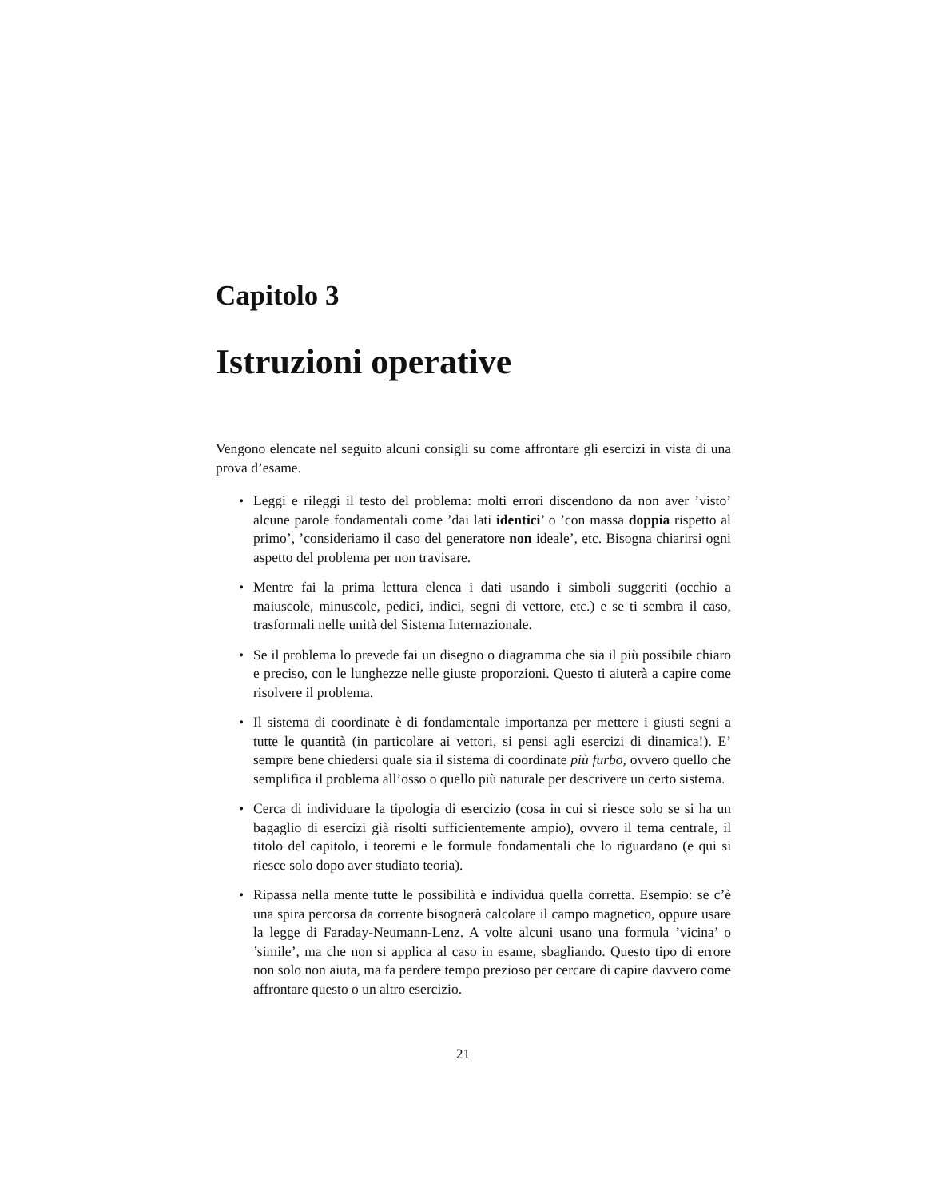Capitolo 3
Istruzioni operative
Vengono elencate nel seguito alcuni consigli su come affrontare gli esercizi in vista di una prova d’esame.
• Leggi e rileggi il testo del problema: molti errori discendono da non aver ’visto’ alcune parole fondamentali come ’dai lati identici’ o ’con massa doppia rispetto al primo’, ’consideriamo il caso del generatore non ideale’, etc. Bisogna chiarirsi ogni aspetto del problema per non travisare.
• Mentre fai la prima lettura elenca i dati usando i simboli suggeriti (occhio a maiuscole, minuscole, pedici, indici, segni di vettore, etc.) e se ti sembra il caso, trasformali nelle unità del Sistema Internazionale.
• Se il problema lo prevede fai un disegno o diagramma che sia il più possibile chiaro e preciso, con le lunghezze nelle giuste proporzioni. Questo ti aiuterà a capire come risolvere il problema.
• Il sistema di coordinate è di fondamentale importanza per mettere i giusti segni a tutte le quantità (in particolare ai vettori, si pensi agli esercizi di dinamica!). E’ sempre bene chiedersi quale sia il sistema di coordinate più furbo, ovvero quello che semplifica il problema all’osso o quello più naturale per descrivere un certo sistema.
• Cerca di individuare la tipologia di esercizio (cosa in cui si riesce solo se si ha un bagaglio di esercizi già risolti sufficientemente ampio), ovvero il tema centrale, il titolo del capitolo, i teoremi e le formule fondamentali che lo riguardano (e qui si riesce solo dopo aver studiato teoria).
• Ripassa nella mente tutte le possibilità e individua quella corretta. Esempio: se c’è una spira percorsa da corrente bisognerà calcolare il campo magnetico, oppure usare la legge di Faraday-Neumann-Lenz. A volte alcuni usano una formula ’vicina’ o ’simile’, ma che non si applica al caso in esame, sbagliando. Questo tipo di errore non solo non aiuta, ma fa perdere tempo prezioso per cercare di capire davvero come affrontare questo o un altro esercizio.
21